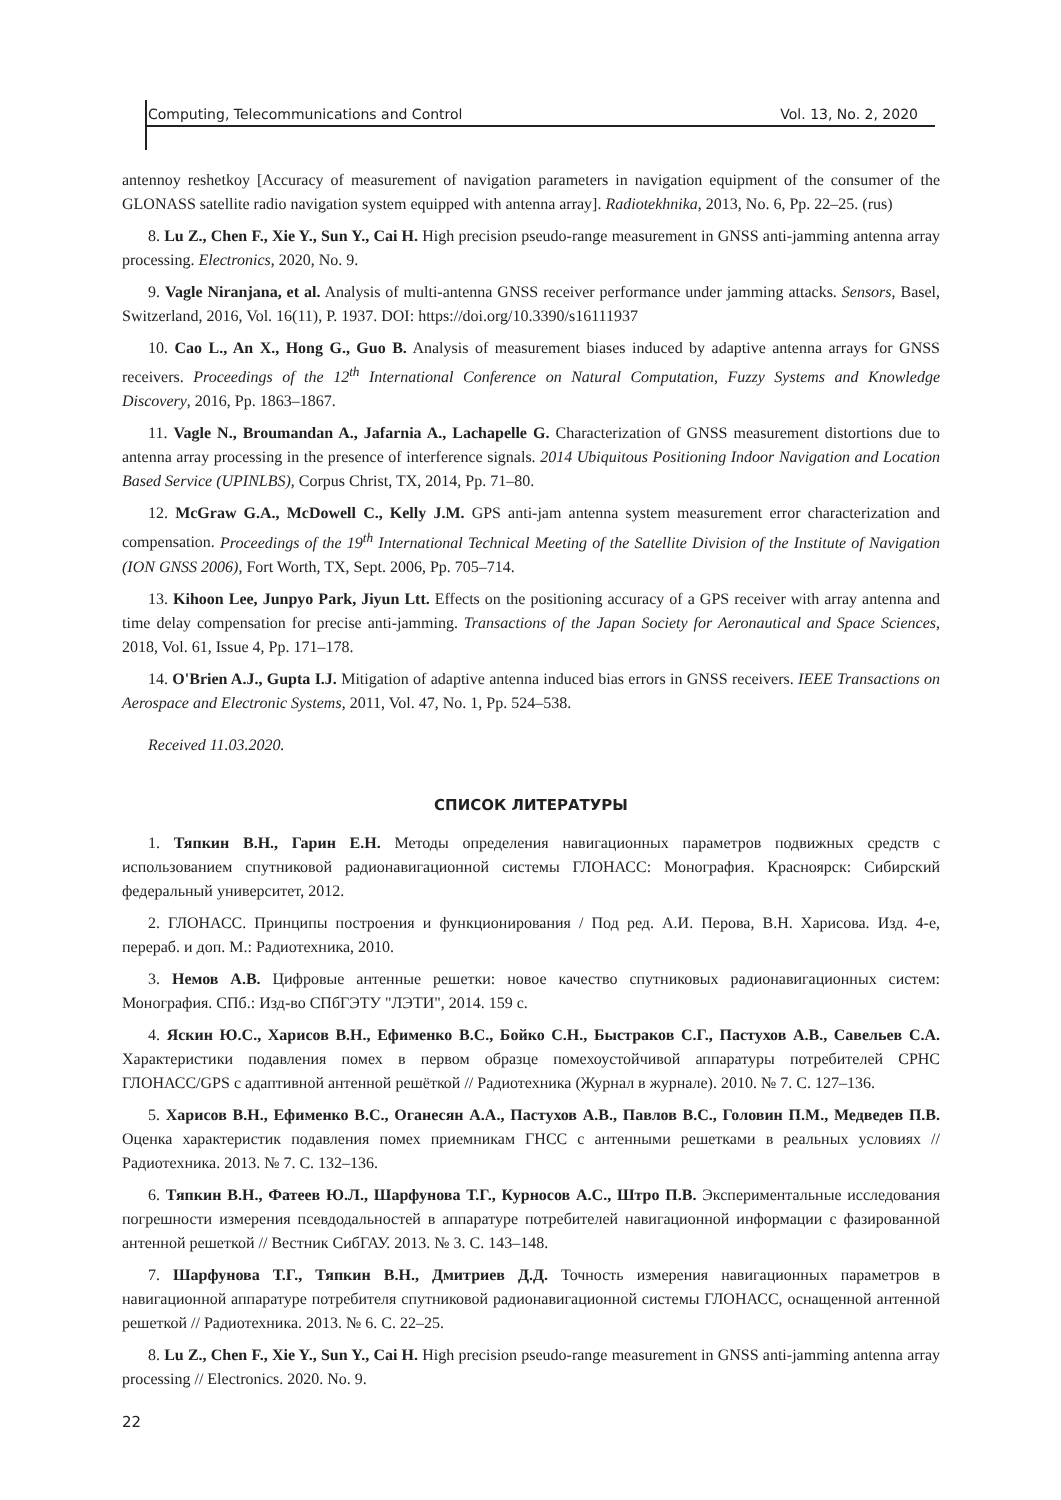Computing, Telecommunications and Control Vol. 13, No. 2, 2020
antennoy reshetkoy [Accuracy of measurement of navigation parameters in navigation equipment of the consumer of the GLONASS satellite radio navigation system equipped with antenna array]. Radiotekhnika, 2013, No. 6, Pp. 22–25. (rus)
8. Lu Z., Chen F., Xie Y., Sun Y., Cai H. High precision pseudo-range measurement in GNSS anti-jamming antenna array processing. Electronics, 2020, No. 9.
9. Vagle Niranjana, et al. Analysis of multi-antenna GNSS receiver performance under jamming attacks. Sensors, Basel, Switzerland, 2016, Vol. 16(11), P. 1937. DOI: https://doi.org/10.3390/s16111937
10. Cao L., An X., Hong G., Guo B. Analysis of measurement biases induced by adaptive antenna arrays for GNSS receivers. Proceedings of the 12<sup>th</sup> International Conference on Natural Computation, Fuzzy Systems and Knowledge Discovery, 2016, Pp. 1863–1867.
11. Vagle N., Broumandan A., Jafarnia A., Lachapelle G. Characterization of GNSS measurement distortions due to antenna array processing in the presence of interference signals. 2014 Ubiquitous Positioning Indoor Navigation and Location Based Service (UPINLBS), Corpus Christ, TX, 2014, Pp. 71–80.
12. McGraw G.A., McDowell C., Kelly J.M. GPS anti-jam antenna system measurement error characterization and compensation. Proceedings of the 19<sup>th</sup> International Technical Meeting of the Satellite Division of the Institute of Navigation (ION GNSS 2006), Fort Worth, TX, Sept. 2006, Pp. 705–714.
13. Kihoon Lee, Junpyo Park, Jiyun Ltt. Effects on the positioning accuracy of a GPS receiver with array antenna and time delay compensation for precise anti-jamming. Transactions of the Japan Society for Aeronautical and Space Sciences, 2018, Vol. 61, Issue 4, Pp. 171–178.
14. O'Brien A.J., Gupta I.J. Mitigation of adaptive antenna induced bias errors in GNSS receivers. IEEE Transactions on Aerospace and Electronic Systems, 2011, Vol. 47, No. 1, Pp. 524–538.
Received 11.03.2020.
СПИСОК ЛИТЕРАТУРЫ
1. Тяпкин В.Н., Гарин Е.Н. Методы определения навигационных параметров подвижных средств с использованием спутниковой радионавигационной системы ГЛОНАСС: Монография. Красноярск: Сибирский федеральный университет, 2012.
2. ГЛОНАСС. Принципы построения и функционирования / Под ред. А.И. Перова, В.Н. Харисова. Изд. 4-е, перераб. и доп. М.: Радиотехника, 2010.
3. Немов А.В. Цифровые антенные решетки: новое качество спутниковых радионавигационных систем: Монография. СПб.: Изд-во СПбГЭТУ "ЛЭТИ", 2014. 159 с.
4. Яскин Ю.С., Харисов В.Н., Ефименко В.С., Бойко С.Н., Быстраков С.Г., Пастухов А.В., Савельев С.А. Характеристики подавления помех в первом образце помехоустойчивой аппаратуры потребителей СРНС ГЛОНАСС/GPS с адаптивной антенной решёткой // Радиотехника (Журнал в журнале). 2010. № 7. С. 127–136.
5. Харисов В.Н., Ефименко В.С., Оганесян А.А., Пастухов А.В., Павлов В.С., Головин П.М., Медведев П.В. Оценка характеристик подавления помех приемникам ГНСС с антенными решетками в реальных условиях // Радиотехника. 2013. № 7. С. 132–136.
6. Тяпкин В.Н., Фатеев Ю.Л., Шарфунова Т.Г., Курносов А.С., Штро П.В. Экспериментальные исследования погрешности измерения псевдодальностей в аппаратуре потребителей навигационной информации с фазированной антенной решеткой // Вестник СибГАУ. 2013. № 3. С. 143–148.
7. Шарфунова Т.Г., Тяпкин В.Н., Дмитриев Д.Д. Точность измерения навигационных параметров в навигационной аппаратуре потребителя спутниковой радионавигационной системы ГЛОНАСС, оснащенной антенной решеткой // Радиотехника. 2013. № 6. С. 22–25.
8. Lu Z., Chen F., Xie Y., Sun Y., Cai H. High precision pseudo-range measurement in GNSS anti-jamming antenna array processing // Electronics. 2020. No. 9.
22